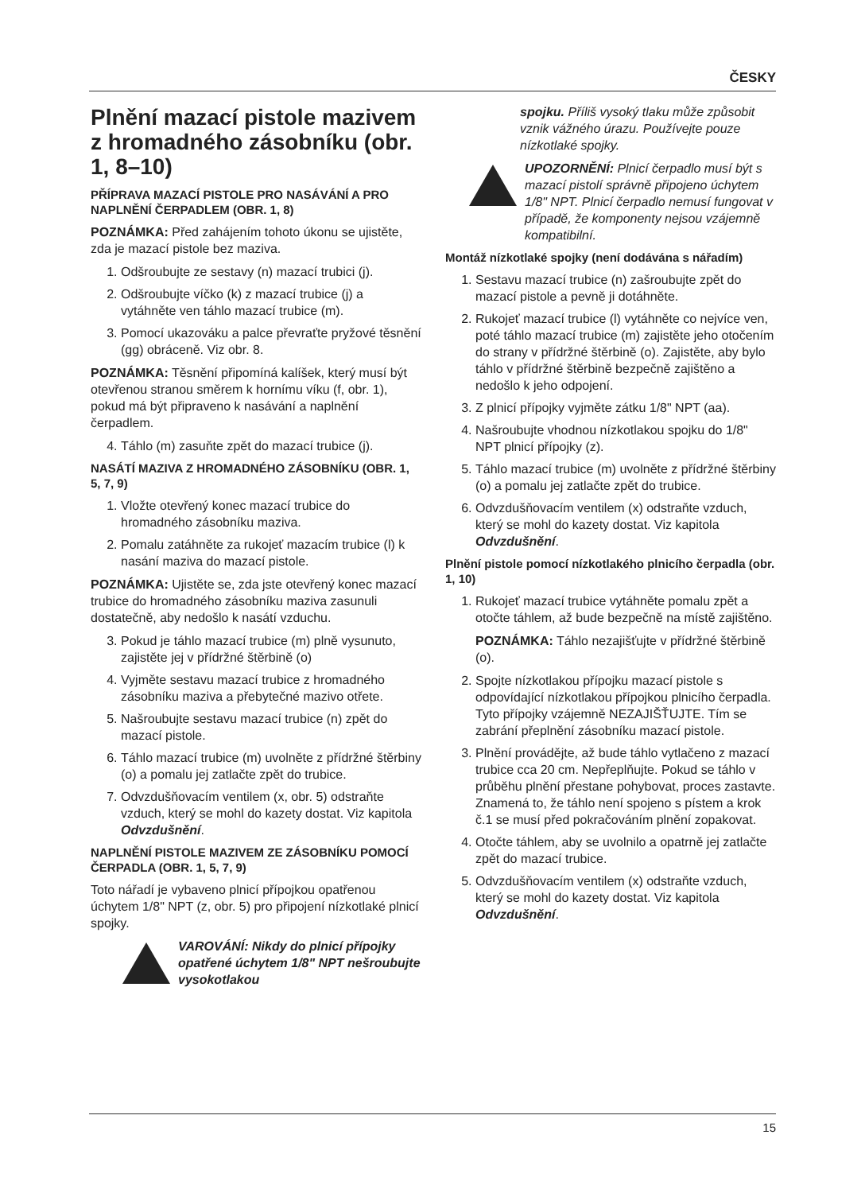ČESKY
Plnění mazací pistole mazivem z hromadného zásobníku (obr. 1, 8–10)
PŘÍPRAVA MAZACÍ PISTOLE PRO NASÁVÁNÍ A PRO NAPLNĚNÍ ČERPADLEM (OBR. 1, 8)
POZNÁMKA: Před zahájením tohoto úkonu se ujistěte, zda je mazací pistole bez maziva.
1. Odšroubujte ze sestavy (n) mazací trubici (j).
2. Odšroubujte víčko (k) z mazací trubice (j) a vytáhněte ven táhlo mazací trubice (m).
3. Pomocí ukazováku a palce převraťte pryžové těsnění (gg) obráceně. Viz obr. 8.
POZNÁMKA: Těsnění připomíná kalíšek, který musí být otevřenou stranou směrem k hornímu víku (f, obr. 1), pokud má být připraveno k nasávání a naplnění čerpadlem.
4. Táhlo (m) zasuňte zpět do mazací trubice (j).
NASÁTÍ MAZIVA Z HROMADNÉHO ZÁSOBNÍKU (OBR. 1, 5, 7, 9)
1. Vložte otevřený konec mazací trubice do hromadného zásobníku maziva.
2. Pomalu zatáhněte za rukojeť mazacím trubice (l) k nasání maziva do mazací pistole.
POZNÁMKA: Ujistěte se, zda jste otevřený konec mazací trubice do hromadného zásobníku maziva zasunuli dostatečně, aby nedošlo k nasátí vzduchu.
3. Pokud je táhlo mazací trubice (m) plně vysunuto, zajistěte jej v přídržné štěrbině (o)
4. Vyjměte sestavu mazací trubice z hromadného zásobníku maziva a přebytečné mazivo otřete.
5. Našroubujte sestavu mazací trubice (n) zpět do mazací pistole.
6. Táhlo mazací trubice (m) uvolněte z přídržné štěrbiny (o) a pomalu jej zatlačte zpět do trubice.
7. Odvzdušňovacím ventilem (x, obr. 5) odstraňte vzduch, který se mohl do kazety dostat. Viz kapitola Odvzdušnění.
NAPLNĚNÍ PISTOLE MAZIVEM ZE ZÁSOBNÍKU POMOCÍ ČERPADLA (OBR. 1, 5, 7, 9)
Toto nářadí je vybaveno plnicí přípojkou opatřenou úchytem 1/8" NPT (z, obr. 5) pro připojení nízkotlaké plnicí spojky.
VAROVÁNÍ: Nikdy do plnicí přípojky opatřené úchytem 1/8" NPT nešroubujte vysokotlakou
spojku. Příliš vysoký tlaku může způsobit vznik vážného úrazu. Používejte pouze nízkotlaké spojky.
UPOZORNĚNÍ: Plnicí čerpadlo musí být s mazací pistolí správně připojeno úchytem 1/8" NPT. Plnicí čerpadlo nemusí fungovat v případě, že komponenty nejsou vzájemně kompatibilní.
Montáž nízkotlaké spojky (není dodávána s nářadím)
1. Sestavu mazací trubice (n) zašroubujte zpět do mazací pistole a pevně ji dotáhněte.
2. Rukojeť mazací trubice (l) vytáhněte co nejvíce ven, poté táhlo mazací trubice (m) zajistěte jeho otočením do strany v přídržné štěrbině (o). Zajistěte, aby bylo táhlo v přídržné štěrbině bezpečně zajištěno a nedošlo k jeho odpojení.
3. Z plnicí přípojky vyjměte zátku 1/8" NPT (aa).
4. Našroubujte vhodnou nízkotlakou spojku do 1/8" NPT plnicí přípojky (z).
5. Táhlo mazací trubice (m) uvolněte z přídržné štěrbiny (o) a pomalu jej zatlačte zpět do trubice.
6. Odvzdušňovacím ventilem (x) odstraňte vzduch, který se mohl do kazety dostat. Viz kapitola Odvzdušnění.
Plnění pistole pomocí nízkotlakého plnicího čerpadla (obr. 1, 10)
1. Rukojeť mazací trubice vytáhněte pomalu zpět a otočte táhlem, až bude bezpečně na místě zajištěno.
POZNÁMKA: Táhlo nezajišťujte v přídržné štěrbině (o).
2. Spojte nízkotlakou přípojku mazací pistole s odpovídající nízkotlakou přípojkou plnicího čerpadla. Tyto přípojky vzájemně NEZAJIŠŤUJTE. Tím se zabrání přeplnění zásobníku mazací pistole.
3. Plnění provádějte, až bude táhlo vytlačeno z mazací trubice cca 20 cm. Nepřeplňujte. Pokud se táhlo v průběhu plnění přestane pohybovat, proces zastavte. Znamená to, že táhlo není spojeno s pístem a krok č.1 se musí před pokračováním plnění zopakovat.
4. Otočte táhlem, aby se uvolnilo a opatrně jej zatlačte zpět do mazací trubice.
5. Odvzdušňovacím ventilem (x) odstraňte vzduch, který se mohl do kazety dostat. Viz kapitola Odvzdušnění.
15